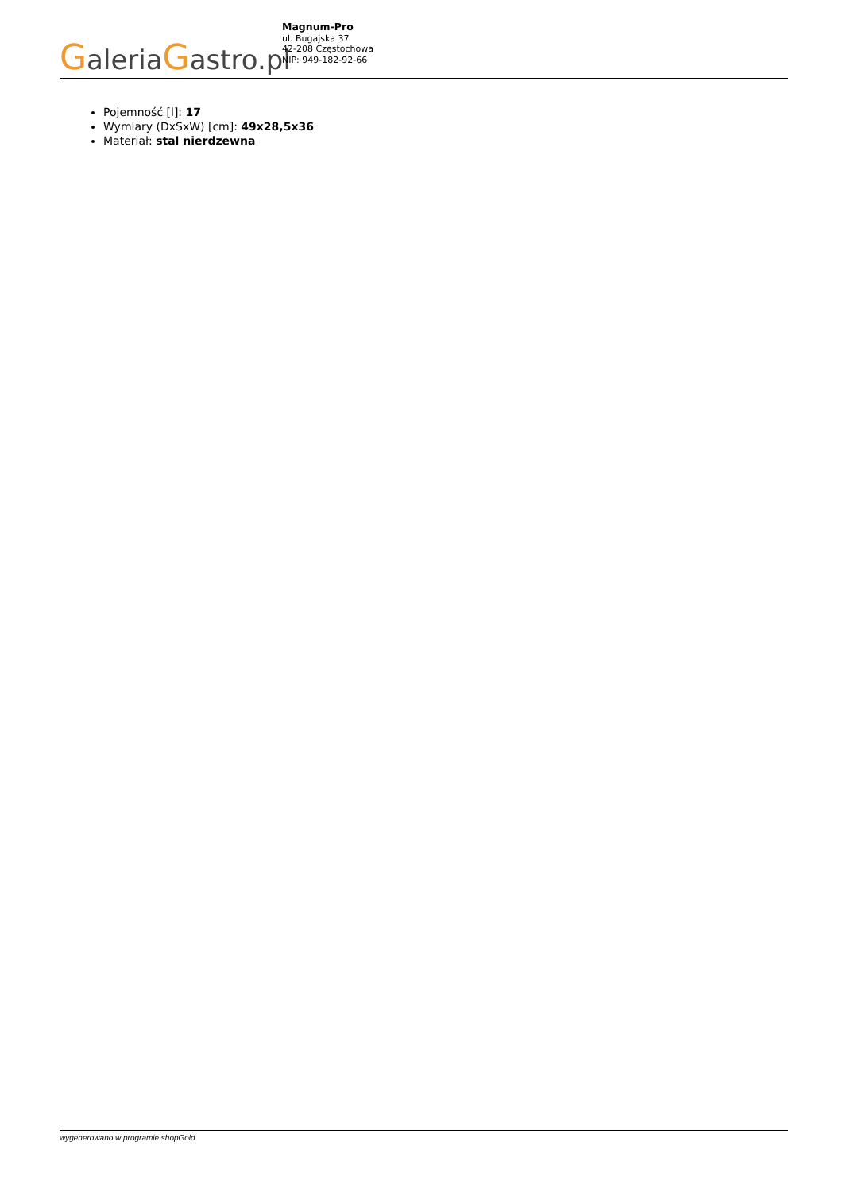GaleriaGastro.pl
Magnum-Pro
ul. Bugajska 37
42-208 Częstochowa
NIP: 949-182-92-66
Pojemność [l]: 17
Wymiary (DxSxW) [cm]: 49x28,5x36
Materiał: stal nierdzewna
wygenerowano w programie shopGold